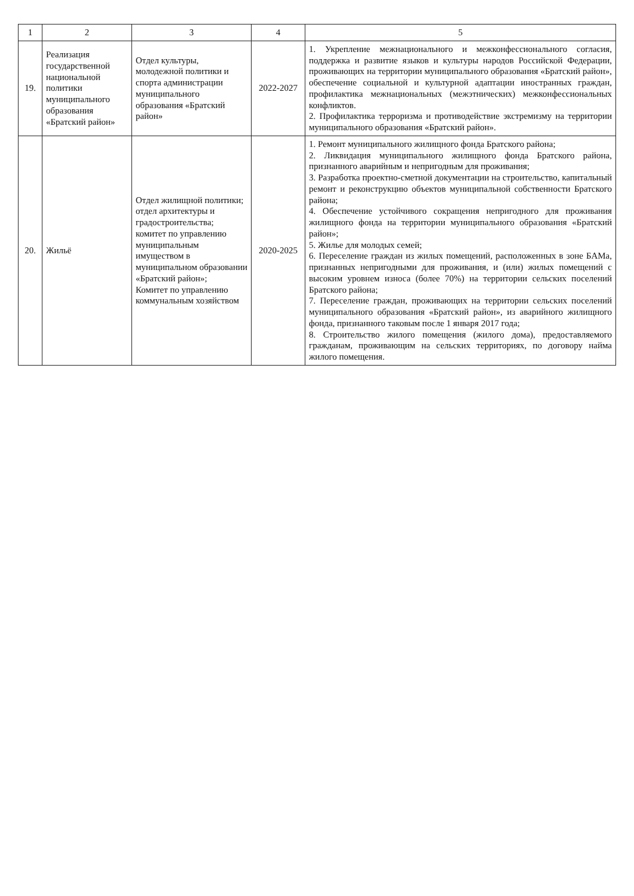| 1 | 2 | 3 | 4 | 5 |
| --- | --- | --- | --- | --- |
| 19. | Реализация государственной национальной политики муниципального образования «Братский район» | Отдел культуры, молодежной политики и спорта администрации муниципального образования «Братский район» | 2022-2027 | 1. Укрепление межнационального и межконфессионального согласия, поддержка и развитие языков и культуры народов Российской Федерации, проживающих на территории муниципального образования «Братский район», обеспечение социальной и культурной адаптации иностранных граждан, профилактика межнациональных (межэтнических) межконфессиональных конфликтов. 2. Профилактика терроризма и противодействие экстремизму на территории муниципального образования «Братский район». |
| 20. | Жильё | Отдел жилищной политики; отдел архитектуры и градостроительства; комитет по управлению муниципальным имуществом в муниципальном образовании «Братский район»; Комитет по управлению коммунальным хозяйством | 2020-2025 | 1. Ремонт муниципального жилищного фонда Братского района; 2. Ликвидация муниципального жилищного фонда Братского района, признанного аварийным и непригодным для проживания; 3. Разработка проектно-сметной документации на строительство, капитальный ремонт и реконструкцию объектов муниципальной собственности Братского района; 4. Обеспечение устойчивого сокращения непригодного для проживания жилищного фонда на территории муниципального образования «Братский район»; 5. Жилье для молодых семей; 6. Переселение граждан из жилых помещений, расположенных в зоне БАМа, признанных непригодными для проживания, и (или) жилых помещений с высоким уровнем износа (более 70%) на территории сельских поселений Братского района; 7. Переселение граждан, проживающих на территории сельских поселений муниципального образования «Братский район», из аварийного жилищного фонда, признанного таковым после 1 января 2017 года; 8. Строительство жилого помещения (жилого дома), предоставляемого гражданам, проживающим на сельских территориях, по договору найма жилого помещения. |